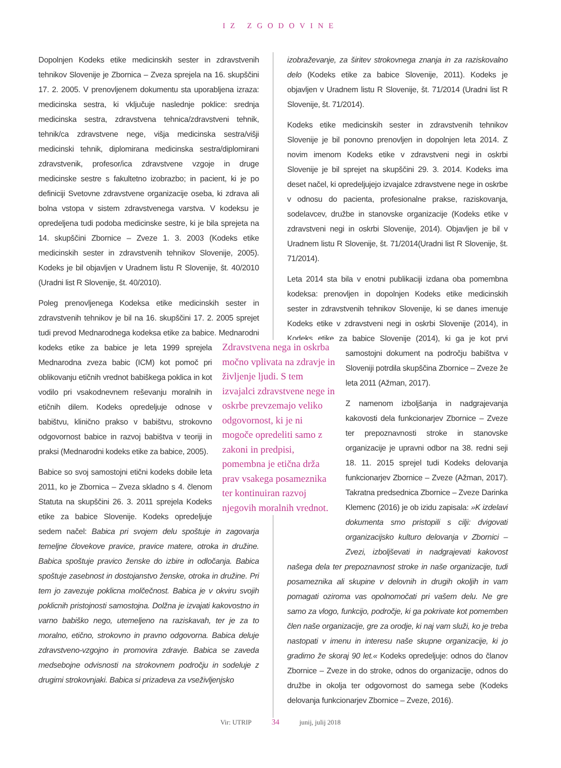IZ ZGODOVINE
Dopolnjen Kodeks etike medicinskih sester in zdravstvenih tehnikov Slovenije je Zbornica – Zveza sprejela na 16. skupščini 17. 2. 2005. V prenovljenem dokumentu sta uporabljena izraza: medicinska sestra, ki vključuje naslednje poklice: srednja medicinska sestra, zdravstvena tehnica/zdravstveni tehnik, tehnik/ca zdravstvene nege, višja medicinska sestra/višji medicinski tehnik, diplomirana medicinska sestra/diplomirani zdravstvenik, profesor/ica zdravstvene vzgoje in druge medicinske sestre s fakultetno izobrazbo; in pacient, ki je po definiciji Svetovne zdravstvene organizacije oseba, ki zdrava ali bolna vstopa v sistem zdravstvenega varstva. V kodeksu je opredeljena tudi podoba medicinske sestre, ki je bila sprejeta na 14. skupščini Zbornice – Zveze 1. 3. 2003 (Kodeks etike medicinskih sester in zdravstvenih tehnikov Slovenije, 2005). Kodeks je bil objavljen v Uradnem listu R Slovenije, št. 40/2010 (Uradni list R Slovenije, št. 40/2010).
Poleg prenovljenega Kodeksa etike medicinskih sester in zdravstvenih tehnikov je bil na 16. skupščini 17. 2. 2005 sprejet tudi prevod Mednarodnega kodeksa etike za babice. Zdravstvena nega in oskrba močno vplivata na zdravje in življenje ljudi. S tem izvajalci zdravstvene nege in oskrbe prevzemajo veliko odgovornost, ki je ni mogoče opredeliti samo z zakoni in predpisi, pomembna je etična drža prav vsakega posameznika ter kontinuiran razvoj njegovih moralnih vrednot. Mednarodni kodeks etike za babice je leta 1999 sprejela Mednarodna zveza babic (ICM) kot pomoč pri oblikovanju etičnih vrednot babiškega poklica in kot vodilo pri vsakodnevnem reševanju moralnih in etičnih dilem. Kodeks opredeljuje odnose v babištvu, klinično prakso v babištvu, strokovno odgovornost babice in razvoj babištva v teoriji in praksi (Mednarodni kodeks etike za babice, 2005).
Babice so svoj samostojni etični kodeks dobile leta 2011, ko je Zbornica – Zveza skladno s 4. členom Statuta na skupščini 26. 3. 2011 sprejela Kodeks etike za babice Slovenije. Kodeks opredeljuje sedem načel: Babica pri svojem delu spoštuje in zagovarja temeljne človekove pravice, pravice matere, otroka in družine. Babica spoštuje pravico ženske do izbire in odločanja. Babica spoštuje zasebnost in dostojanstvo ženske, otroka in družine. Pri tem jo zavezuje poklicna molčečnost. Babica je v okviru svojih poklicnih pristojnosti samostojna. Dolžna je izvajati kakovostno in varno babiško nego, utemeljeno na raziskavah, ter je za to moralno, etično, strokovno in pravno odgovorna. Babica deluje zdravstveno-vzgojno in promovira zdravje. Babica se zaveda medsebojne odvisnosti na strokovnem področju in sodeluje z drugimi strokovnjaki. Babica si prizadeva za vseživljenjsko
izobraževanje, za širitev strokovnega znanja in za raziskovalno delo (Kodeks etike za babice Slovenije, 2011). Kodeks je objavljen v Uradnem listu R Slovenije, št. 71/2014 (Uradni list R Slovenije, št. 71/2014).
Kodeks etike medicinskih sester in zdravstvenih tehnikov Slovenije je bil ponovno prenovljen in dopolnjen leta 2014. Z novim imenom Kodeks etike v zdravstveni negi in oskrbi Slovenije je bil sprejet na skupščini 29. 3. 2014. Kodeks ima deset načel, ki opredeljujejo izvajalce zdravstvene nege in oskrbe v odnosu do pacienta, profesionalne prakse, raziskovanja, sodelavcev, družbe in stanovske organizacije (Kodeks etike v zdravstveni negi in oskrbi Slovenije, 2014). Objavljen je bil v Uradnem listu R Slovenije, št. 71/2014(Uradni list R Slovenije, št. 71/2014).
Leta 2014 sta bila v enotni publikaciji izdana oba pomembna kodeksa: prenovljen in dopolnjen Kodeks etike medicinskih sester in zdravstvenih tehnikov Slovenije, ki se danes imenuje Kodeks etike v zdravstveni negi in oskrbi Slovenije (2014), in Kodeks etike za babice Slovenije (2014), ki ga je kot prvi samostojni dokument na področju babištva v Sloveniji potrdila skupščina Zbornice – Zveze že leta 2011 (Ažman, 2017).
Z namenom izboljšanja in nadgrajevanja kakovosti dela funkcionarjev Zbornice – Zveze ter prepoznavnosti stroke in stanovske organizacije je upravni odbor na 38. redni seji 18. 11. 2015 sprejel tudi Kodeks delovanja funkcionarjev Zbornice – Zveze (Ažman, 2017). Takratna predsednica Zbornice – Zveze Darinka Klemenc (2016) je ob izidu zapisala: »K izdelavi dokumenta smo pristopili s cilji: dvigovati organizacijsko kulturo delovanja v Zbornici – Zvezi, izboljševati in nadgrajevati kakovost našega dela ter prepoznavnost stroke in naše organizacije, tudi posameznika ali skupine v delovnih in drugih okoljih in vam pomagati oziroma vas opolnomočati pri vašem delu. Ne gre samo za vlogo, funkcijo, področje, ki ga pokrivate kot pomemben člen naše organizacije, gre za orodje, ki naj vam služi, ko je treba nastopati v imenu in interesu naše skupne organizacije, ki jo gradimo že skoraj 90 let.« Kodeks opredeljuje: odnos do članov Zbornice – Zveze in do stroke, odnos do organizacije, odnos do družbe in okolja ter odgovornost do samega sebe (Kodeks delovanja funkcionarjev Zbornice – Zveze, 2016).
Vir: UTRIP 34 junij, julij 2018